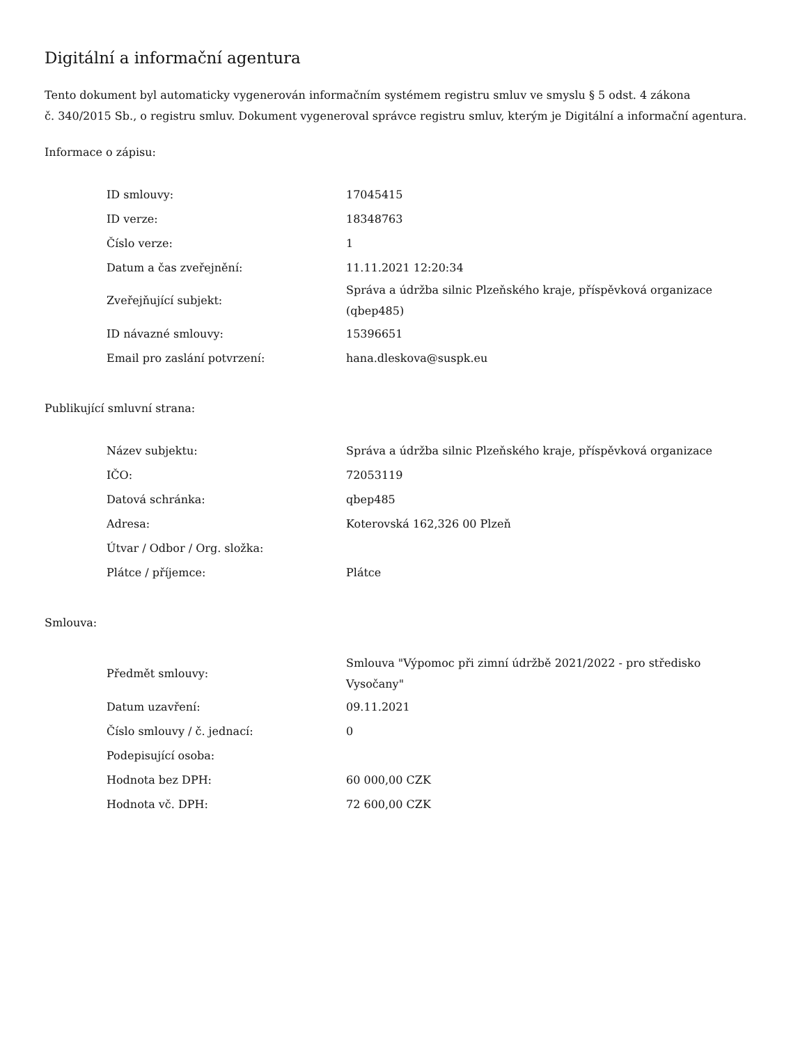Digitální a informační agentura
Tento dokument byl automaticky vygenerován informačním systémem registru smluv ve smyslu § 5 odst. 4 zákona
č. 340/2015 Sb., o registru smluv. Dokument vygeneroval správce registru smluv, kterým je Digitální a informační agentura.
Informace o zápisu:
| ID smlouvy: | 17045415 |
| ID verze: | 18348763 |
| Číslo verze: | 1 |
| Datum a čas zveřejnění: | 11.11.2021 12:20:34 |
| Zveřejňující subjekt: | Správa a údržba silnic Plzeňského kraje, příspěvková organizace (qbep485) |
| ID návazné smlouvy: | 15396651 |
| Email pro zaslání potvrzení: | hana.dleskova@suspk.eu |
Publikující smluvní strana:
| Název subjektu: | Správa a údržba silnic Plzeňského kraje, příspěvková organizace |
| IČO: | 72053119 |
| Datová schránka: | qbep485 |
| Adresa: | Koterovská 162,326 00 Plzeň |
| Útvar / Odbor / Org. složka: | |
| Plátce / příjemce: | Plátce |
Smlouva:
| Předmět smlouvy: | Smlouva "Výpomoc při zimní údržbě 2021/2022 - pro středisko Vysočany" |
| Datum uzavření: | 09.11.2021 |
| Číslo smlouvy / č. jednací: | 0 |
| Podepisující osoba: | |
| Hodnota bez DPH: | 60 000,00 CZK |
| Hodnota vč. DPH: | 72 600,00 CZK |